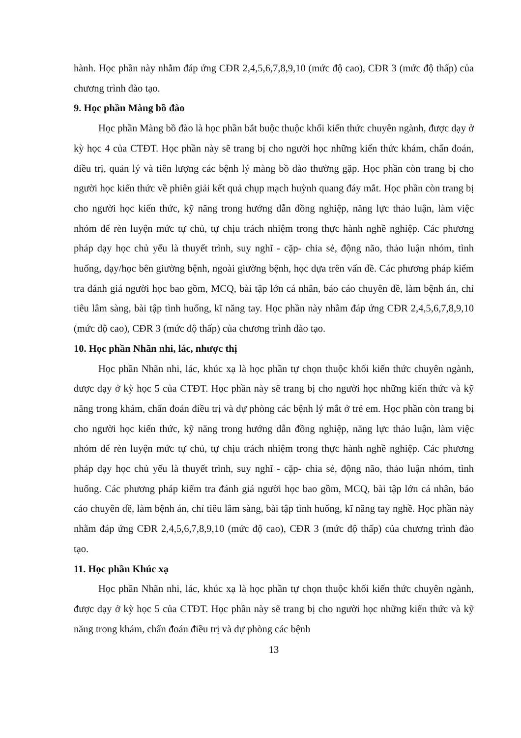hành. Học phần này nhằm đáp ứng CĐR 2,4,5,6,7,8,9,10 (mức độ cao), CĐR 3 (mức độ thấp) của chương trình đào tạo.
9. Học phần Màng bồ đào
Học phần Màng bồ đào là học phần bắt buộc thuộc khối kiến thức chuyên ngành, được dạy ở kỳ học 4 của CTĐT. Học phần này sẽ trang bị cho người học những kiến thức khám, chẩn đoán, điều trị, quản lý và tiên lượng các bệnh lý màng bồ đào thường gặp. Học phần còn trang bị cho người học kiến thức về phiên giải kết quả chụp mạch huỳnh quang đáy mắt. Học phần còn trang bị cho người học kiến thức, kỹ năng trong hướng dẫn đồng nghiệp, năng lực thảo luận, làm việc nhóm để rèn luyện mức tự chủ, tự chịu trách nhiệm trong thực hành nghề nghiệp. Các phương pháp dạy học chủ yếu là thuyết trình, suy nghĩ - cặp- chia sẻ, động não, thảo luận nhóm, tình huống, dạy/học bên giường bệnh, ngoài giường bệnh, học dựa trên vấn đề. Các phương pháp kiểm tra đánh giá người học bao gồm, MCQ, bài tập lớn cá nhân, báo cáo chuyên đề, làm bệnh án, chỉ tiêu lâm sàng, bài tập tình huống, kĩ năng tay. Học phần này nhằm đáp ứng CĐR 2,4,5,6,7,8,9,10 (mức độ cao), CĐR 3 (mức độ thấp) của chương trình đào tạo.
10. Học phần Nhãn nhi, lác, nhược thị
Học phần Nhãn nhi, lác, khúc xạ là học phần tự chọn thuộc khối kiến thức chuyên ngành, được dạy ở kỳ học 5 của CTĐT. Học phần này sẽ trang bị cho người học những kiến thức và kỹ năng trong khám, chẩn đoán điều trị và dự phòng các bệnh lý mắt ở trẻ em. Học phần còn trang bị cho người học kiến thức, kỹ năng trong hướng dẫn đồng nghiệp, năng lực thảo luận, làm việc nhóm để rèn luyện mức tự chủ, tự chịu trách nhiệm trong thực hành nghề nghiệp. Các phương pháp dạy học chủ yếu là thuyết trình, suy nghĩ - cặp- chia sẻ, động não, thảo luận nhóm, tình huống. Các phương pháp kiểm tra đánh giá người học bao gồm, MCQ, bài tập lớn cá nhân, báo cáo chuyên đề, làm bệnh án, chỉ tiêu lâm sàng, bài tập tình huống, kĩ năng tay nghề. Học phần này nhằm đáp ứng CĐR 2,4,5,6,7,8,9,10 (mức độ cao), CĐR 3 (mức độ thấp) của chương trình đào tạo.
11. Học phần Khúc xạ
Học phần Nhãn nhi, lác, khúc xạ là học phần tự chọn thuộc khối kiến thức chuyên ngành, được dạy ở kỳ học 5 của CTĐT. Học phần này sẽ trang bị cho người học những kiến thức và kỹ năng trong khám, chẩn đoán điều trị và dự phòng các bệnh
13